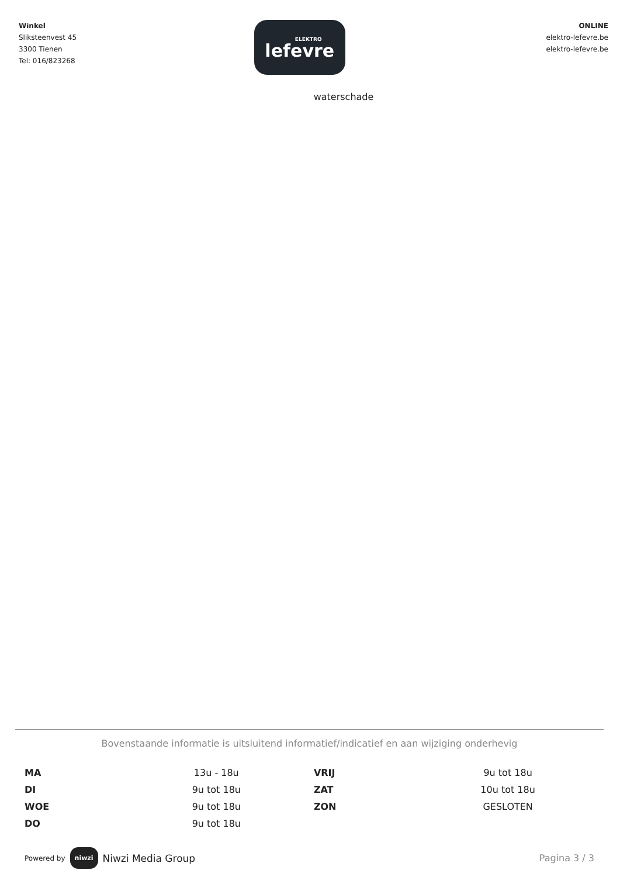Winkel
Sliksteenvest 45
3300 Tienen
Tel: 016/823268
ELEKTRO
lefevre
ONLINE
elektro-lefevre.be
elektro-lefevre.be
waterschade
Bovenstaande informatie is uitsluitend informatief/indicatief en aan wijziging onderhevig
| MA | 13u - 18u | VRIJ | 9u tot 18u |
| DI | 9u tot 18u | ZAT | 10u tot 18u |
| WOE | 9u tot 18u | ZON | GESLOTEN |
| DO | 9u tot 18u | | |
Powered by niwzi Niwzi Media Group
Pagina 3 / 3